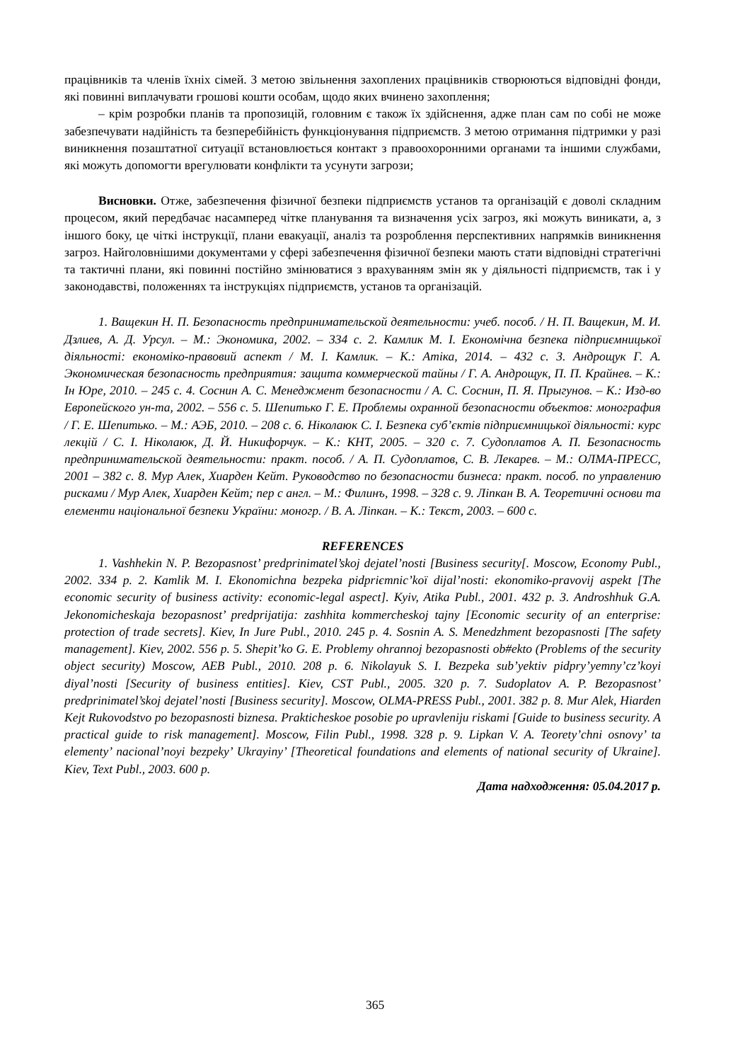працівників та членів їхніх сімей. З метою звільнення захоплених працівників створюються відповідні фонди, які повинні виплачувати грошові кошти особам, щодо яких вчинено захоплення;
– крім розробки планів та пропозицій, головним є також їх здійснення, адже план сам по собі не може забезпечувати надійність та безперебійність функціонування підприємств. З метою отримання підтримки у разі виникнення позаштатної ситуації встановлюється контакт з правоохоронними органами та іншими службами, які можуть допомогти врегулювати конфлікти та усунути загрози;
Висновки. Отже, забезпечення фізичної безпеки підприємств установ та організацій є доволі складним процесом, який передбачає насамперед чітке планування та визначення усіх загроз, які можуть виникати, а, з іншого боку, це чіткі інструкції, плани евакуації, аналіз та розроблення перспективних напрямків виникнення загроз. Найголовнішими документами у сфері забезпечення фізичної безпеки мають стати відповідні стратегічні та тактичні плани, які повинні постійно змінюватися з врахуванням змін як у діяльності підприємств, так і у законодавстві, положеннях та інструкціях підприємств, установ та організацій.
1. Ващекин Н. П. Безопасность предпринимательской деятельности: учеб. пособ. / Н. П. Ващекин, М. И. Дзлиев, А. Д. Урсул. – М.: Экономика, 2002. – 334 с. 2. Камлик М. І. Економічна безпека підприємницької діяльності: економіко-правовий аспект / М. І. Камлик. – К.: Атіка, 2014. – 432 с. 3. Андрощук Г. А. Экономическая безопасность предприятия: защита коммерческой тайны / Г. А. Андрощук, П. П. Крайнев. – К.: Ін Юре, 2010. – 245 с. 4. Соснин А. С. Менеджмент безопасности / А. С. Соснин, П. Я. Прыгунов. – К.: Изд-во Европейского ун-та, 2002. – 556 с. 5. Шепитько Г. Е. Проблемы охранной безопасности объектов: монография / Г. Е. Шепитько. – М.: АЭБ, 2010. – 208 с. 6. Ніколаюк С. І. Безпека суб’єктів підприємницької діяльності: курс лекцій / С. І. Ніколаюк, Д. Й. Никифорчук. – К.: КНТ, 2005. – 320 с. 7. Судоплатов А. П. Безопасность предпринимательской деятельности: практ. пособ. / А. П. Судоплатов, С. В. Лекарев. – М.: ОЛМА-ПРЕСС, 2001 – 382 с. 8. Мур Алек, Хиарден Кейт. Руководство по безопасности бизнеса: практ. пособ. по управлению рисками / Мур Алек, Хиарден Кейт; пер с англ. – М.: Филинъ, 1998. – 328 с. 9. Ліпкан В. А. Теоретичні основи та елементи національної безпеки України: моногр. / В. А. Ліпкан. – К.: Текст, 2003. – 600 с.
REFERENCES
1. Vashhekin N. P. Bezopasnost’ predprinimatel’skoj dejatel’nosti [Business security[. Moscow, Economy Publ., 2002. 334 p. 2. Kamlik M. I. Ekonomichna bezpeka pidprієmnic’koї dijal’nosti: ekonomiko-pravovij aspekt [The economic security of business activity: economic-legal aspect]. Kyiv, Atika Publ., 2001. 432 p. 3. Androshhuk G.A. Jekonomicheskaja bezopasnost’ predprijatija: zashhita kommercheskoj tajny [Economic security of an enterprise: protection of trade secrets]. Kiev, In Jure Publ., 2010. 245 p. 4. Sosnin A. S. Menedzhment bezopasnosti [The safety management]. Kiev, 2002. 556 p. 5. Shepit’ko G. E. Problemy ohrannoj bezopasnosti ob#ekto (Problems of the security object security) Moscow, AEB Publ., 2010. 208 p. 6. Nikolayuk S. I. Bezpeka sub’yektiv pidpry’yemny’cz’koyi diyal’nosti [Security of business entities]. Kiev, CST Publ., 2005. 320 p. 7. Sudoplatov A. P. Bezopasnost’ predprinimatel’skoj dejatel’nosti [Business security]. Moscow, OLMA-PRESS Publ., 2001. 382 p. 8. Mur Alek, Hiarden Kejt Rukovodstvo po bezopasnosti biznesa. Prakticheskoe posobie po upravleniju riskami [Guide to business security. A practical guide to risk management]. Moscow, Filin Publ., 1998. 328 p. 9. Lipkan V. A. Teorety’chni osnovy’ ta elementy’ nacional’noyi bezpeky’ Ukrayiny’ [Theoretical foundations and elements of national security of Ukraine]. Kiev, Text Publ., 2003. 600 p.
Дата надходження: 05.04.2017 р.
365